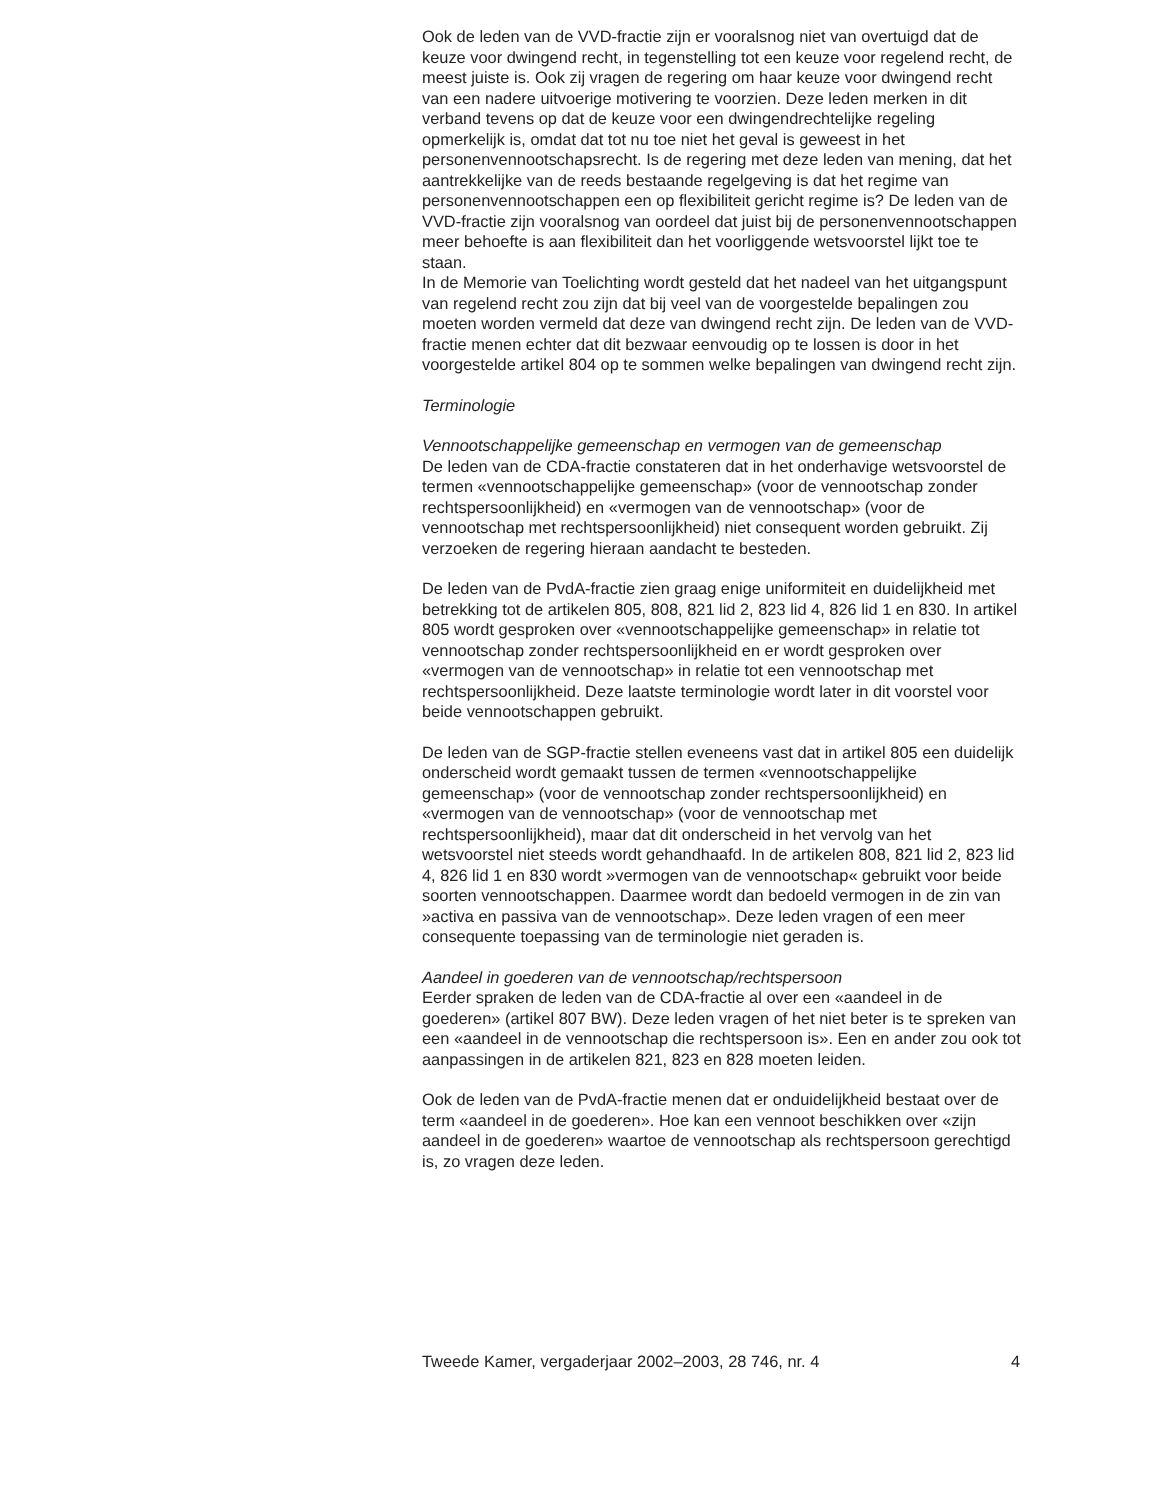Ook de leden van de VVD-fractie zijn er vooralsnog niet van overtuigd dat de keuze voor dwingend recht, in tegenstelling tot een keuze voor regelend recht, de meest juiste is. Ook zij vragen de regering om haar keuze voor dwingend recht van een nadere uitvoerige motivering te voorzien. Deze leden merken in dit verband tevens op dat de keuze voor een dwingendrechtelijke regeling opmerkelijk is, omdat dat tot nu toe niet het geval is geweest in het personenvennootschapsrecht. Is de regering met deze leden van mening, dat het aantrekkelijke van de reeds bestaande regelgeving is dat het regime van personenvennootschappen een op flexibiliteit gericht regime is? De leden van de VVD-fractie zijn vooralsnog van oordeel dat juist bij de personenvennootschappen meer behoefte is aan flexibiliteit dan het voorliggende wetsvoorstel lijkt toe te staan.
In de Memorie van Toelichting wordt gesteld dat het nadeel van het uitgangspunt van regelend recht zou zijn dat bij veel van de voorgestelde bepalingen zou moeten worden vermeld dat deze van dwingend recht zijn. De leden van de VVD-fractie menen echter dat dit bezwaar eenvoudig op te lossen is door in het voorgestelde artikel 804 op te sommen welke bepalingen van dwingend recht zijn.
Terminologie
Vennootschappelijke gemeenschap en vermogen van de gemeenschap
De leden van de CDA-fractie constateren dat in het onderhavige wetsvoorstel de termen «vennootschappelijke gemeenschap» (voor de vennootschap zonder rechtspersoonlijkheid) en «vermogen van de vennootschap» (voor de vennootschap met rechtspersoonlijkheid) niet consequent worden gebruikt. Zij verzoeken de regering hieraan aandacht te besteden.
De leden van de PvdA-fractie zien graag enige uniformiteit en duidelijkheid met betrekking tot de artikelen 805, 808, 821 lid 2, 823 lid 4, 826 lid 1 en 830. In artikel 805 wordt gesproken over «vennootschappelijke gemeenschap» in relatie tot vennootschap zonder rechtspersoonlijkheid en er wordt gesproken over «vermogen van de vennootschap» in relatie tot een vennootschap met rechtspersoonlijkheid. Deze laatste terminologie wordt later in dit voorstel voor beide vennootschappen gebruikt.
De leden van de SGP-fractie stellen eveneens vast dat in artikel 805 een duidelijk onderscheid wordt gemaakt tussen de termen «vennootschappelijke gemeenschap» (voor de vennootschap zonder rechtspersoonlijkheid) en «vermogen van de vennootschap» (voor de vennootschap met rechtspersoonlijkheid), maar dat dit onderscheid in het vervolg van het wetsvoorstel niet steeds wordt gehandhaafd. In de artikelen 808, 821 lid 2, 823 lid 4, 826 lid 1 en 830 wordt »vermogen van de vennootschap« gebruikt voor beide soorten vennootschappen. Daarmee wordt dan bedoeld vermogen in de zin van »activa en passiva van de vennootschap». Deze leden vragen of een meer consequente toepassing van de terminologie niet geraden is.
Aandeel in goederen van de vennootschap/rechtspersoon
Eerder spraken de leden van de CDA-fractie al over een «aandeel in de goederen» (artikel 807 BW). Deze leden vragen of het niet beter is te spreken van een «aandeel in de vennootschap die rechtspersoon is». Een en ander zou ook tot aanpassingen in de artikelen 821, 823 en 828 moeten leiden.
Ook de leden van de PvdA-fractie menen dat er onduidelijkheid bestaat over de term «aandeel in de goederen». Hoe kan een vennoot beschikken over «zijn aandeel in de goederen» waartoe de vennootschap als rechtspersoon gerechtigd is, zo vragen deze leden.
Tweede Kamer, vergaderjaar 2002–2003, 28 746, nr. 4 4